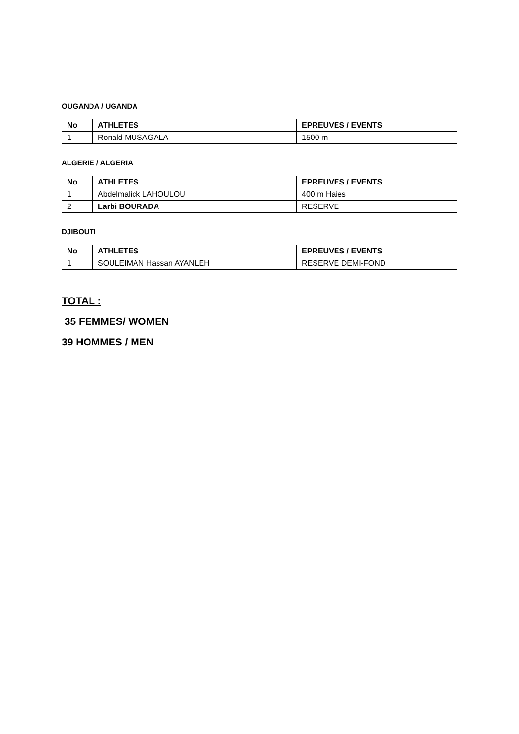OUGANDA / UGANDA
| No | ATHLETES | EPREUVES / EVENTS |
| --- | --- | --- |
| 1 | Ronald MUSAGALA | 1500 m |
ALGERIE / ALGERIA
| No | ATHLETES | EPREUVES / EVENTS |
| --- | --- | --- |
| 1 | Abdelmalick LAHOULOU | 400 m Haies |
| 2 | Larbi BOURADA | RESERVE |
DJIBOUTI
| No | ATHLETES | EPREUVES / EVENTS |
| --- | --- | --- |
| 1 | SOULEIMAN Hassan AYANLEH | RESERVE DEMI-FOND |
TOTAL :
35 FEMMES/ WOMEN
39 HOMMES / MEN